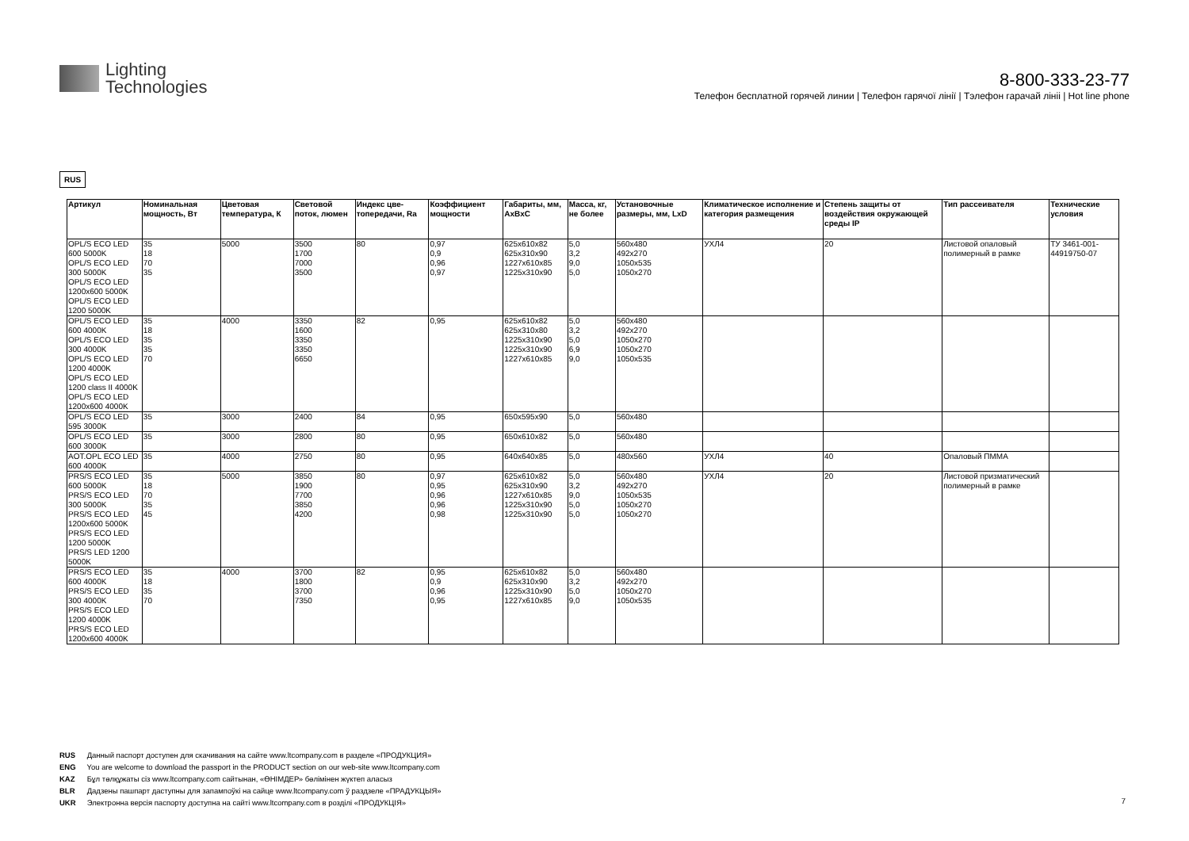Lighting
Technologies
8-800-333-23-77
Телефон бесплатной горячей линии | Телефон гарячої лінії | Тэлефон гарачай лініі | Hot line phone
RUS
| Артикул | Номинальная мощность, Вт | Цветовая температура, К | Световой поток, люмен | Индекс цве-топередачи, Ra | Коэффициент мощности | Габариты, мм, AxBxC | Масса, кг, не более | Установочные размеры, мм, LxD | Климатическое исполнение и категория размещения | Степень защиты от воздействия окружающей среды IP | Тип рассеивателя | Технические условия |
| --- | --- | --- | --- | --- | --- | --- | --- | --- | --- | --- | --- | --- |
| OPL/S ECO LED 600 5000K OPL/S ECO LED 300 5000K OPL/S ECO LED 1200x600 5000K OPL/S ECO LED 1200 5000K | 35 18 70 35 | 5000 | 3500 1700 7000 3500 | 80 | 0,97 0,9 0,96 0,97 | 625x610x82 625x310x90 1227x610x85 1225x310x90 | 5,0 3,2 9,0 5,0 | 560x480 492x270 1050x535 1050x270 | УХЛ4 | 20 | Листовой опаловый полимерный в рамке | ТУ 3461-001-44919750-07 |
| OPL/S ECO LED 600 4000K OPL/S ECO LED 300 4000K OPL/S ECO LED 1200 4000K OPL/S ECO LED 1200 class II 4000K OPL/S ECO LED 1200x600 4000K | 35 18 35 35 70 | 4000 | 3350 1600 3350 3350 6650 | 82 | 0,95 | 625x610x82 625x310x80 1225x310x90 1225x310x90 1227x610x85 | 5,0 3,2 5,0 6,9 9,0 | 560x480 492x270 1050x270 1050x270 1050x535 | | | | |
| OPL/S ECO LED 595 3000K | 35 | 3000 | 2400 | 84 | 0,95 | 650x595x90 | 5,0 | 560x480 | | | | |
| OPL/S ECO LED 600 3000K | 35 | 3000 | 2800 | 80 | 0,95 | 650x610x82 | 5,0 | 560x480 | | | | |
| AOT.OPL ECO LED 600 4000K | 35 | 4000 | 2750 | 80 | 0,95 | 640x640x85 | 5,0 | 480x560 | УХЛ4 | 40 | Опаловый ПММА | |
| PRS/S ECO LED 600 5000K PRS/S ECO LED 300 5000K PRS/S ECO LED 1200x600 5000K PRS/S ECO LED 1200 5000K PRS/S LED 1200 5000K | 35 18 70 35 45 | 5000 | 3850 1900 7700 3850 4200 | 80 | 0,97 0,95 0,96 0,96 0,98 | 625x610x82 625x310x90 1227x610x85 1225x310x90 1225x310x90 | 5,0 3,2 9,0 5,0 5,0 | 560x480 492x270 1050x535 1050x270 1050x270 | УХЛ4 | 20 | Листовой призматический полимерный в рамке | |
| PRS/S ECO LED 600 4000K PRS/S ECO LED 300 4000K PRS/S ECO LED 1200 4000K PRS/S ECO LED 1200x600 4000K | 35 18 35 70 | 4000 | 3700 1800 3700 7350 | 82 | 0,95 0,9 0,96 0,95 | 625x610x82 625x310x90 1225x310x90 1227x610x85 | 5,0 3,2 5,0 9,0 | 560x480 492x270 1050x270 1050x535 | | | | |
RUS Данный паспорт доступен для скачивания на сайте www.ltcompany.com в разделе «ПРОДУКЦИЯ»
ENG You are welcome to download the passport in the PRODUCT section on our web-site www.ltcompany.com
KAZ Бұл төлқұжаты сіз www.ltcompany.com сайтынан, «ӨНІМДЕР» бөлімінен жүктеп аласыз
BLR Дадзены пашпарт даступны для запампоўкі на сайце www.ltcompany.com ў раздзеле «ПРАДУКЦЫЯ»
UKR Электронна версія паспорту доступна на сайті www.ltcompany.com в розділі «ПРОДУКЦІЯ»
7